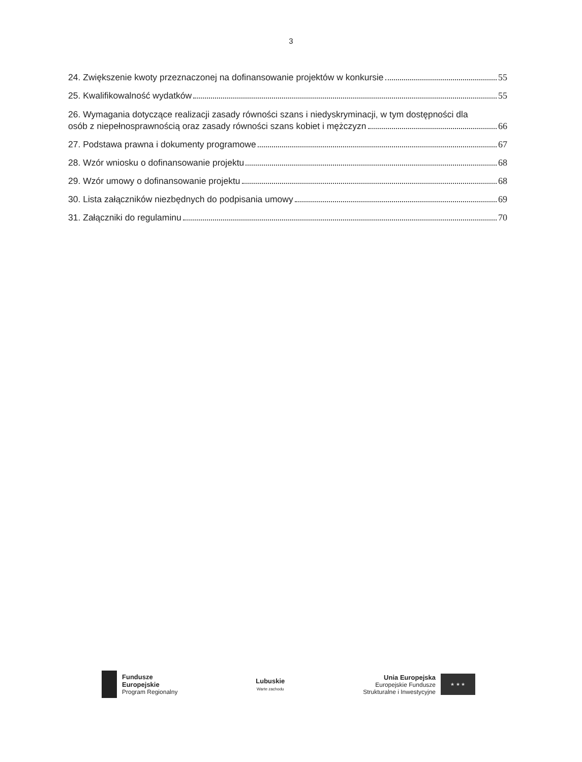3
24. Zwiększenie kwoty przeznaczonej na dofinansowanie projektów w konkursie 55
25. Kwalifikowalność wydatków 55
26. Wymagania dotyczące realizacji zasady równości szans i niedyskryminacji, w tym dostępności dla
osób z niepełnosprawnością oraz zasady równości szans kobiet i mężczyzn 66
27. Podstawa prawna i dokumenty programowe 67
28. Wzór wniosku o dofinansowanie projektu 68
29. Wzór umowy o dofinansowanie projektu 68
30. Lista załączników niezbędnych do podpisania umowy 69
31. Załączniki do regulaminu 70
Fundusze
Europejskie
Program Regionalny
Lubuskie
Warte zachodu
Unia Europejska
Europejskie Fundusze
Strukturalne i Inwestycyjne
★ ★ ★